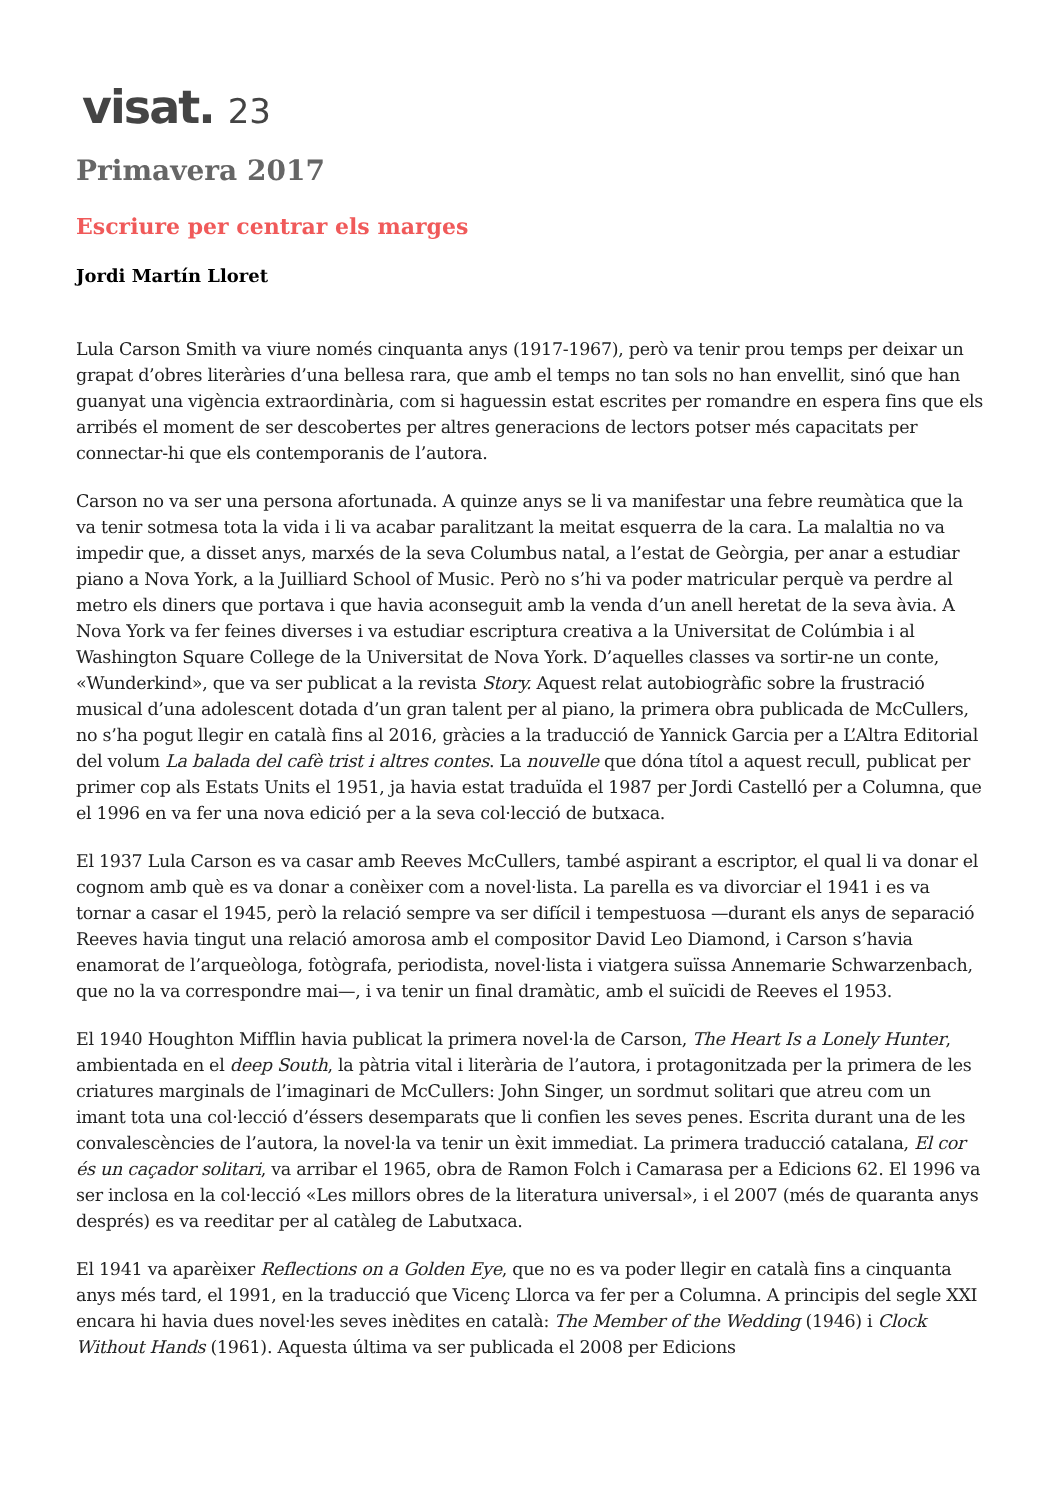visat. 23
Primavera 2017
Escriure per centrar els marges
Jordi Martín Lloret
Lula Carson Smith va viure només cinquanta anys (1917-1967), però va tenir prou temps per deixar un grapat d’obres literàries d’una bellesa rara, que amb el temps no tan sols no han envellit, sinó que han guanyat una vigència extraordinària, com si haguessin estat escrites per romandre en espera fins que els arribés el moment de ser descobertes per altres generacions de lectors potser més capacitats per connectar-hi que els contemporanis de l’autora.
Carson no va ser una persona afortunada. A quinze anys se li va manifestar una febre reumàtica que la va tenir sotmesa tota la vida i li va acabar paralitzant la meitat esquerra de la cara. La malaltia no va impedir que, a disset anys, marxés de la seva Columbus natal, a l’estat de Geòrgia, per anar a estudiar piano a Nova York, a la Juilliard School of Music. Però no s’hi va poder matricular perquè va perdre al metro els diners que portava i que havia aconseguit amb la venda d’un anell heretat de la seva àvia. A Nova York va fer feines diverses i va estudiar escriptura creativa a la Universitat de Colúmbia i al Washington Square College de la Universitat de Nova York. D’aquelles classes va sortir-ne un conte, «Wunderkind», que va ser publicat a la revista Story. Aquest relat autobiogràfic sobre la frustració musical d’una adolescent dotada d’un gran talent per al piano, la primera obra publicada de McCullers, no s’ha pogut llegir en català fins al 2016, gràcies a la traducció de Yannick Garcia per a L’Altra Editorial del volum La balada del cafè trist i altres contes. La nouvelle que dóna títol a aquest recull, publicat per primer cop als Estats Units el 1951, ja havia estat traduïda el 1987 per Jordi Castelló per a Columna, que el 1996 en va fer una nova edició per a la seva col·lecció de butxaca.
El 1937 Lula Carson es va casar amb Reeves McCullers, també aspirant a escriptor, el qual li va donar el cognom amb què es va donar a conèixer com a novel·lista. La parella es va divorciar el 1941 i es va tornar a casar el 1945, però la relació sempre va ser difícil i tempestuosa —durant els anys de separació Reeves havia tingut una relació amorosa amb el compositor David Leo Diamond, i Carson s’havia enamorat de l’arqueòloga, fotògrafa, periodista, novel·lista i viatgera suïssa Annemarie Schwarzenbach, que no la va correspondre mai—, i va tenir un final dramàtic, amb el suïcidi de Reeves el 1953.
El 1940 Houghton Mifflin havia publicat la primera novel·la de Carson, The Heart Is a Lonely Hunter, ambientada en el deep South, la pàtria vital i literària de l’autora, i protagonitzada per la primera de les criatures marginals de l’imaginari de McCullers: John Singer, un sordmut solitari que atreu com un imant tota una col·lecció d’éssers desemparats que li confien les seves penes. Escrita durant una de les convalescències de l’autora, la novel·la va tenir un èxit immediat. La primera traducció catalana, El cor és un caçador solitari, va arribar el 1965, obra de Ramon Folch i Camarasa per a Edicions 62. El 1996 va ser inclosa en la col·lecció «Les millors obres de la literatura universal», i el 2007 (més de quaranta anys després) es va reeditar per al catàleg de Labutxaca.
El 1941 va aparèixer Reflections on a Golden Eye, que no es va poder llegir en català fins a cinquanta anys més tard, el 1991, en la traducció que Vicenç Llorca va fer per a Columna. A principis del segle XXI encara hi havia dues novel·les seves inèdites en català: The Member of the Wedding (1946) i Clock Without Hands (1961). Aquesta última va ser publicada el 2008 per Edicions